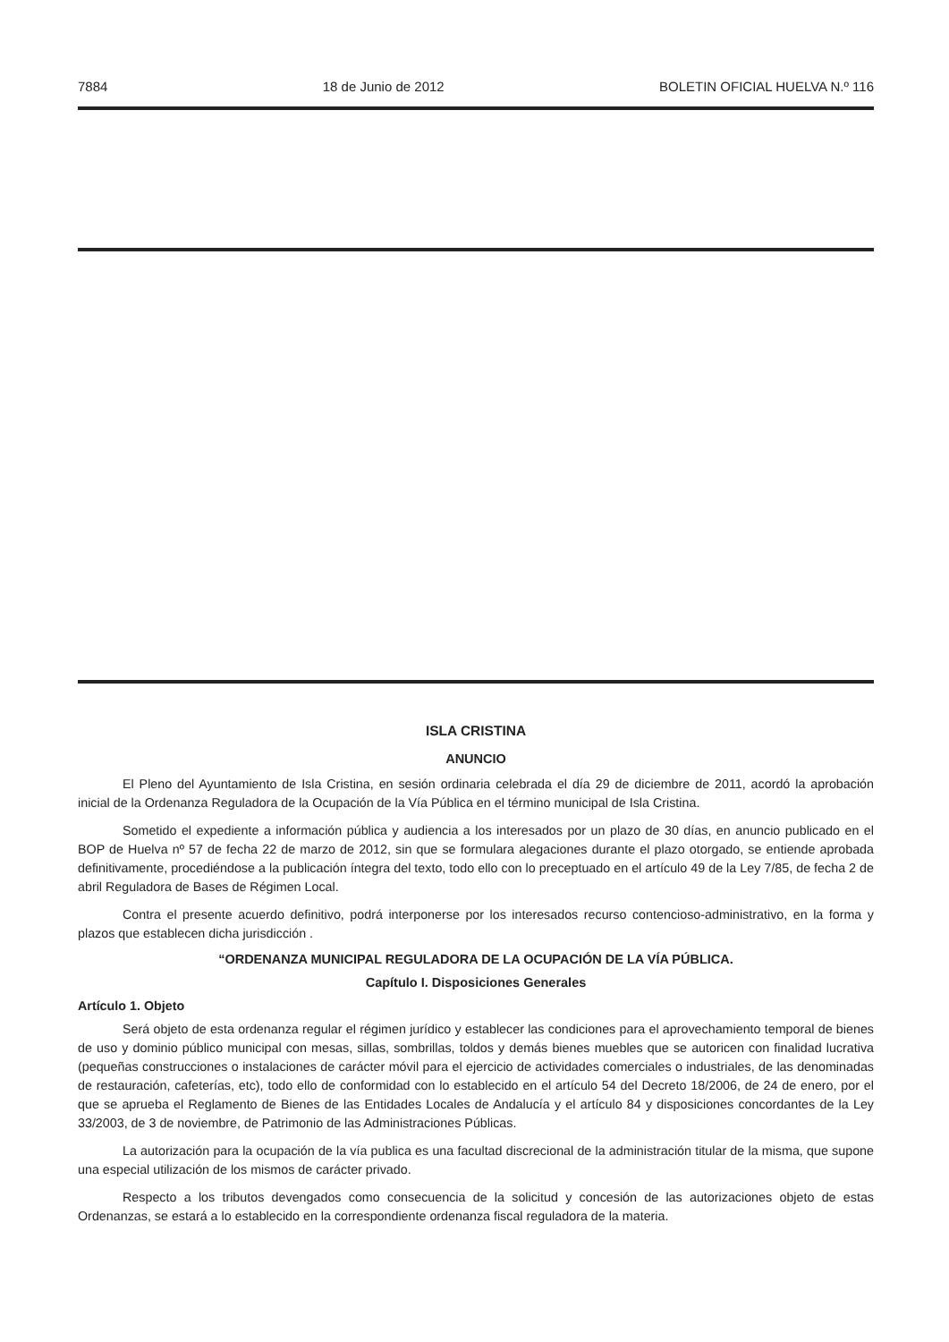7884 18 de Junio de 2012 BOLETIN OFICIAL HUELVA N.º 116
ISLA CRISTINA
ANUNCIO
El Pleno del Ayuntamiento de Isla Cristina, en sesión ordinaria celebrada el día 29 de diciembre de 2011, acordó la aprobación inicial de la Ordenanza Reguladora de la Ocupación de la Vía Pública en el término municipal de Isla Cristina.
Sometido el expediente a información pública y audiencia a los interesados por un plazo de 30 días, en anuncio publicado en el BOP de Huelva nº 57 de fecha 22 de marzo de 2012, sin que se formulara alegaciones durante el plazo otorgado, se entiende aprobada definitivamente, procediéndose a la publicación íntegra del texto, todo ello con lo preceptuado en el artículo 49 de la Ley 7/85, de fecha 2 de abril Reguladora de Bases de Régimen Local.
Contra el presente acuerdo definitivo, podrá interponerse por los interesados recurso contencioso-administrativo, en la forma y plazos que establecen dicha jurisdicción .
“ORDENANZA MUNICIPAL REGULADORA DE LA OCUPACIÓN DE LA VÍA PÚBLICA.
Capítulo I. Disposiciones Generales
Artículo 1. Objeto
Será objeto de esta ordenanza regular el régimen jurídico y establecer las condiciones para el aprovechamiento temporal de bienes de uso y dominio público municipal con mesas, sillas, sombrillas, toldos y demás bienes muebles que se autoricen con finalidad lucrativa (pequeñas construcciones o instalaciones de carácter móvil para el ejercicio de actividades comerciales o industriales, de las denominadas de restauración, cafeterías, etc), todo ello de conformidad con lo establecido en el artículo 54 del Decreto 18/2006, de 24 de enero, por el que se aprueba el Reglamento de Bienes de las Entidades Locales de Andalucía y el artículo 84 y disposiciones concordantes de la Ley 33/2003, de 3 de noviembre, de Patrimonio de las Administraciones Públicas.
La autorización para la ocupación de la vía publica es una facultad discrecional de la administración titular de la misma, que supone una especial utilización de los mismos de carácter privado.
Respecto a los tributos devengados como consecuencia de la solicitud y concesión de las autorizaciones objeto de estas Ordenanzas, se estará a lo establecido en la correspondiente ordenanza fiscal reguladora de la materia.